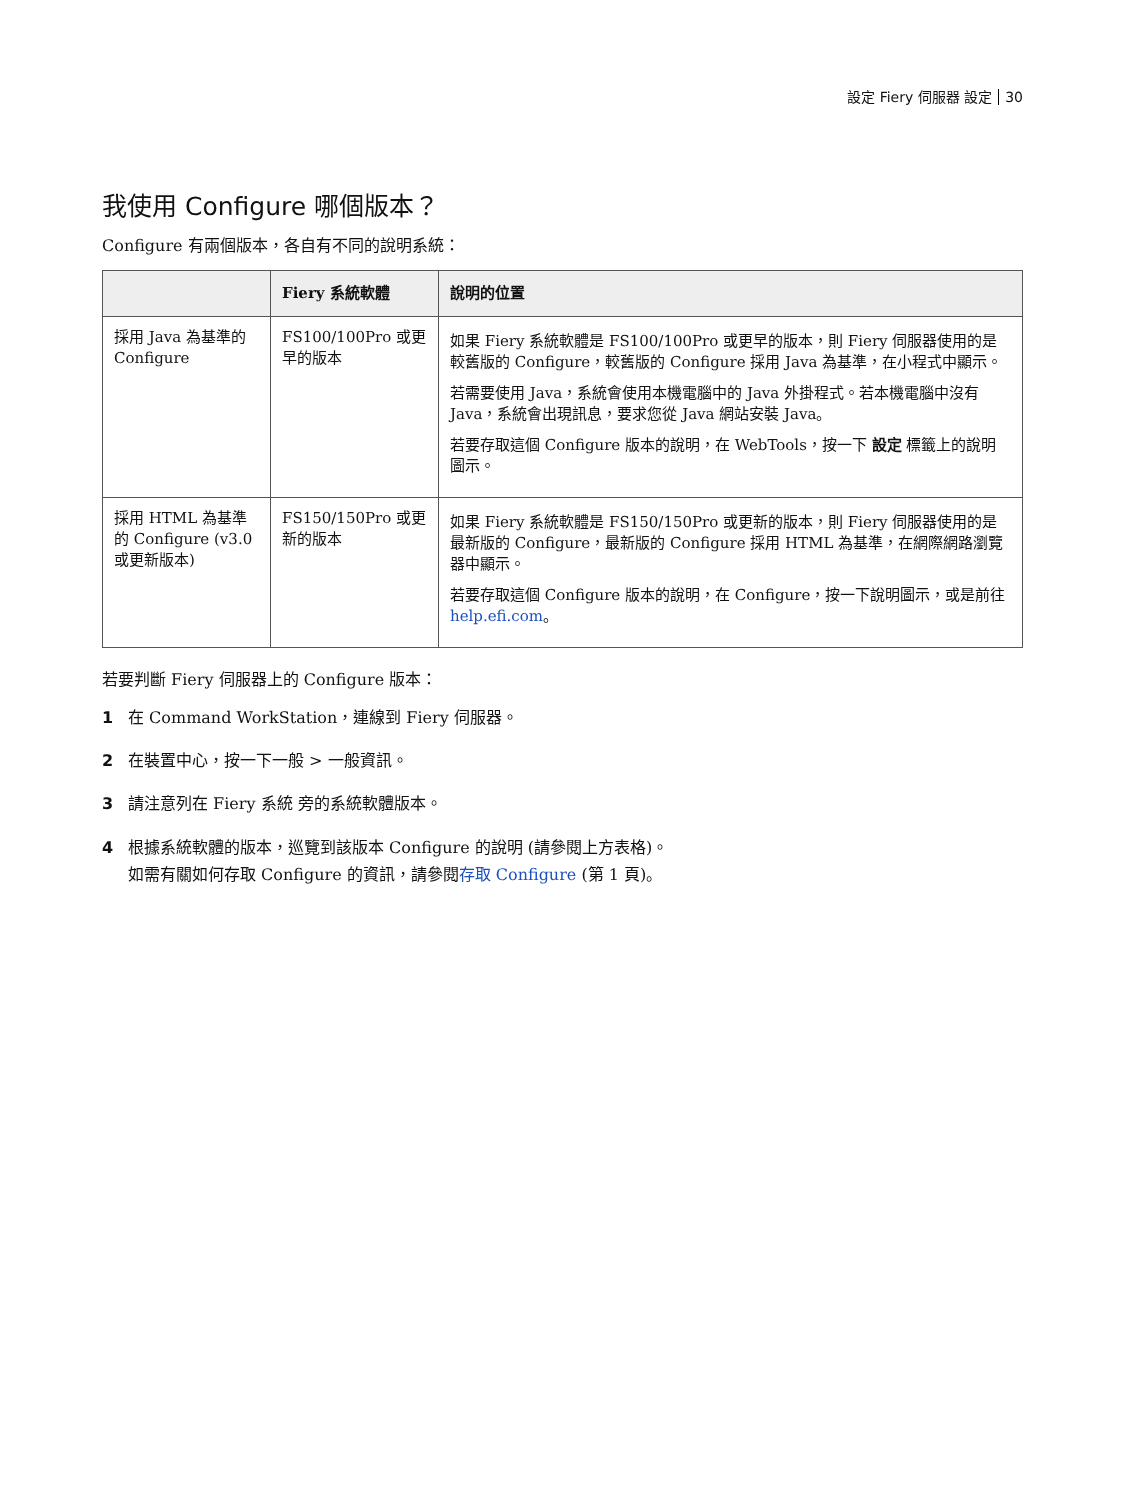設定 Fiery 伺服器 設定 30
我使用 Configure 哪個版本？
Configure 有兩個版本，各自有不同的說明系統：
| | Fiery 系統軟體 | 說明的位置 |
| --- | --- | --- |
| 採用 Java 為基準的 Configure | FS100/100Pro 或更早的版本 | 如果 Fiery 系統軟體是 FS100/100Pro 或更早的版本，則 Fiery 伺服器使用的是較舊版的 Configure，較舊版的 Configure 採用 Java 為基準，在小程式中顯示。 若需要使用 Java，系統會使用本機電腦中的 Java 外掛程式。若本機電腦中沒有 Java，系統會出現訊息，要求您從 Java 網站安裝 Java。 若要存取這個 Configure 版本的說明，在 WebTools，按一下 設定 標籤上的說明圖示。 |
| 採用 HTML 為基準的 Configure (v3.0 或更新版本) | FS150/150Pro 或更新的版本 | 如果 Fiery 系統軟體是 FS150/150Pro 或更新的版本，則 Fiery 伺服器使用的是最新版的 Configure，最新版的 Configure 採用 HTML 為基準，在網際網路瀏覽器中顯示。 若要存取這個 Configure 版本的說明，在 Configure，按一下說明圖示，或是前往 help.efi.com 。 |
若要判斷 Fiery 伺服器上的 Configure 版本：
1 在 Command WorkStation，連線到 Fiery 伺服器。
2 在裝置中心，按一下一般 > 一般資訊。
3 請注意列在 Fiery 系統 旁的系統軟體版本。
4 根據系統軟體的版本，巡覽到該版本 Configure 的說明 (請參閱上方表格)。
如需有關如何存取 Configure 的資訊，請參閱存取 Configure (第 1 頁)。